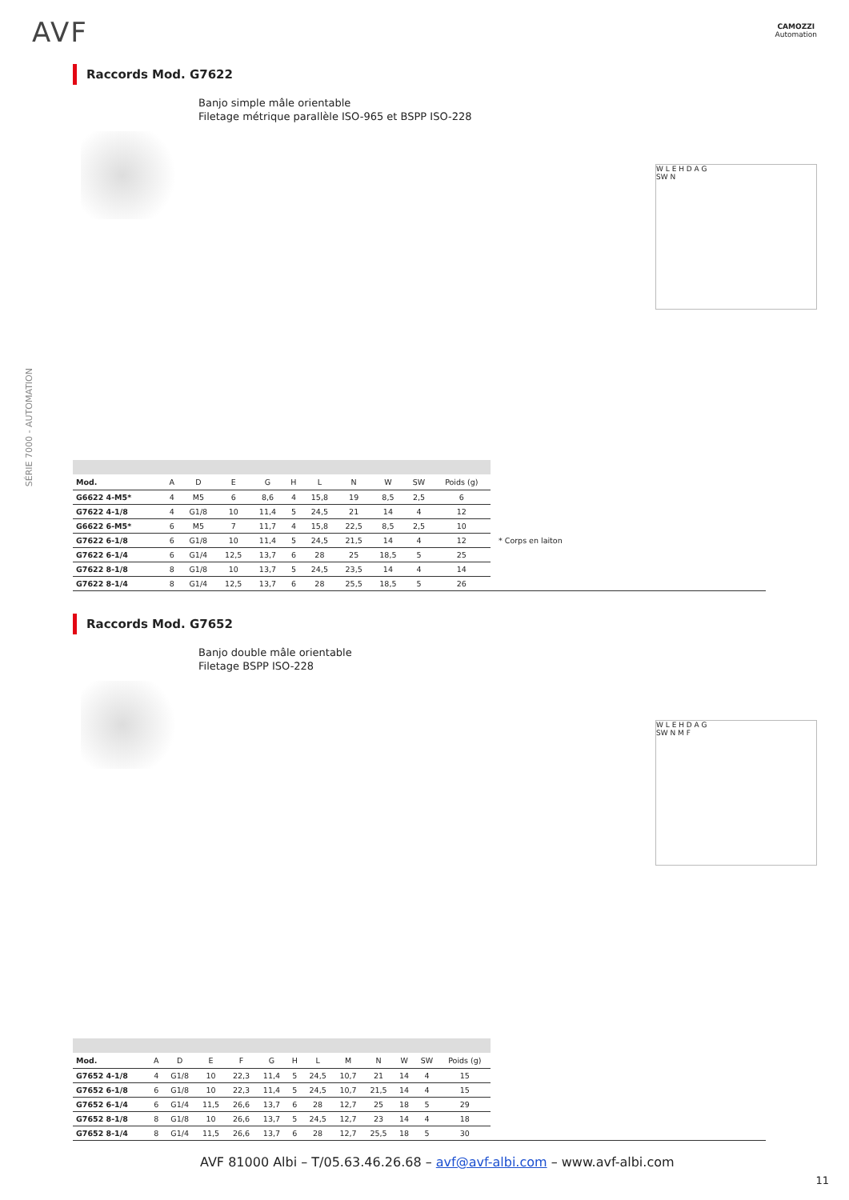AVF
CAMOZZI
Automation
SÉRIE 7000 - AUTOMATION
Raccords Mod. G7622
Banjo simple mâle orientable
Filetage métrique parallèle ISO-965 et BSPP ISO-228
W L E H D A G
SW N
| Mod. | A | D | E | G | H | L | N | W | SW | Poids (g) |
| --- | --- | --- | --- | --- | --- | --- | --- | --- | --- | --- |
| G6622 4-M5* | 4 | M5 | 6 | 8,6 | 4 | 15,8 | 19 | 8,5 | 2,5 | 6 |
| G7622 4-1/8 | 4 | G1/8 | 10 | 11,4 | 5 | 24,5 | 21 | 14 | 4 | 12 |
| G6622 6-M5* | 6 | M5 | 7 | 11,7 | 4 | 15,8 | 22,5 | 8,5 | 2,5 | 10 |
| G7622 6-1/8 | 6 | G1/8 | 10 | 11,4 | 5 | 24,5 | 21,5 | 14 | 4 | 12 |
| G7622 6-1/4 | 6 | G1/4 | 12,5 | 13,7 | 6 | 28 | 25 | 18,5 | 5 | 25 |
| G7622 8-1/8 | 8 | G1/8 | 10 | 13,7 | 5 | 24,5 | 23,5 | 14 | 4 | 14 |
| G7622 8-1/4 | 8 | G1/4 | 12,5 | 13,7 | 6 | 28 | 25,5 | 18,5 | 5 | 26 |
* Corps en laiton
Raccords Mod. G7652
Banjo double mâle orientable
Filetage BSPP ISO-228
W L E H D A G
SW N M F
| Mod. | A | D | E | F | G | H | L | M | N | W | SW | Poids (g) |
| --- | --- | --- | --- | --- | --- | --- | --- | --- | --- | --- | --- | --- |
| G7652 4-1/8 | 4 | G1/8 | 10 | 22,3 | 11,4 | 5 | 24,5 | 10,7 | 21 | 14 | 4 | 15 |
| G7652 6-1/8 | 6 | G1/8 | 10 | 22,3 | 11,4 | 5 | 24,5 | 10,7 | 21,5 | 14 | 4 | 15 |
| G7652 6-1/4 | 6 | G1/4 | 11,5 | 26,6 | 13,7 | 6 | 28 | 12,7 | 25 | 18 | 5 | 29 |
| G7652 8-1/8 | 8 | G1/8 | 10 | 26,6 | 13,7 | 5 | 24,5 | 12,7 | 23 | 14 | 4 | 18 |
| G7652 8-1/4 | 8 | G1/4 | 11,5 | 26,6 | 13,7 | 6 | 28 | 12,7 | 25,5 | 18 | 5 | 30 |
AVF 81000 Albi – T/05.63.46.26.68 – avf@avf-albi.com – www.avf-albi.com
11